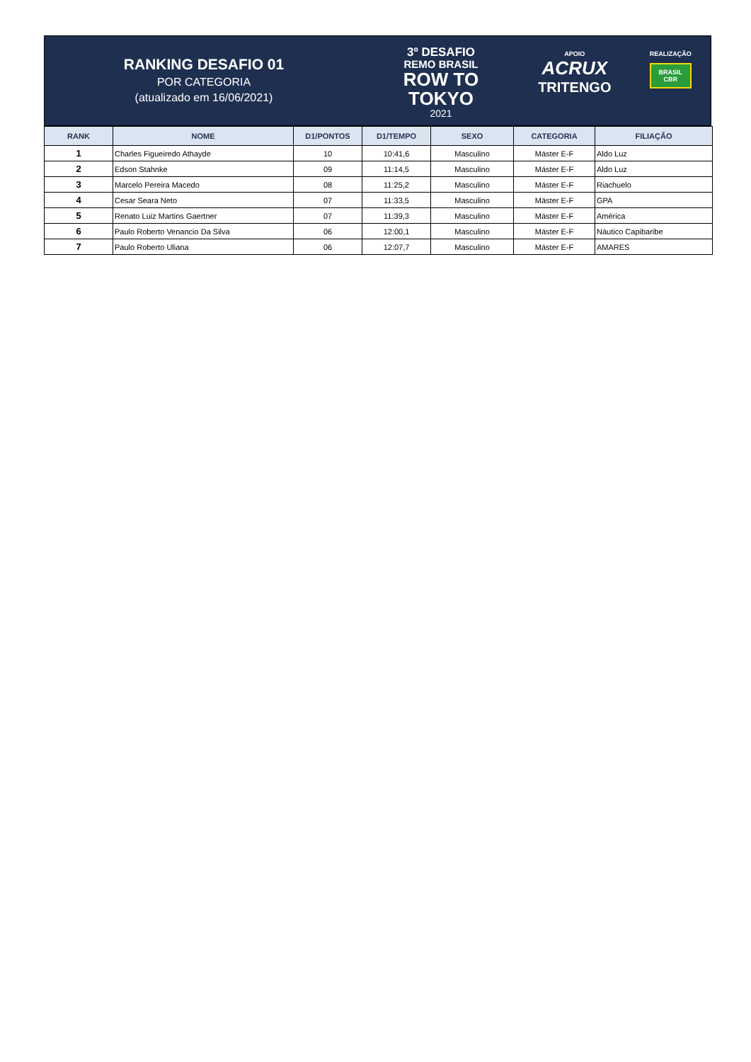RANKING DESAFIO 01
POR CATEGORIA
(atualizado em 16/06/2021)
3º DESAFIO
REMO BRASIL
ROW TO
TOKYO
2021
APOIO
ACRUX
TRITENGO
REALIZAÇÃO
BRASIL
CBR
| RANK | NOME | D1/PONTOS | D1/TEMPO | SEXO | CATEGORIA | FILIAÇÃO |
| --- | --- | --- | --- | --- | --- | --- |
| 1 | Charles Figueiredo Athayde | 10 | 10:41,6 | Masculino | Máster E-F | Aldo Luz |
| 2 | Edson Stahnke | 09 | 11:14,5 | Masculino | Máster E-F | Aldo Luz |
| 3 | Marcelo Pereira Macedo | 08 | 11:25,2 | Masculino | Máster E-F | Riachuelo |
| 4 | Cesar Seara Neto | 07 | 11:33,5 | Masculino | Máster E-F | GPA |
| 5 | Renato Luiz Martins Gaertner | 07 | 11:39,3 | Masculino | Máster E-F | América |
| 6 | Paulo Roberto Venancio Da Silva | 06 | 12:00,1 | Masculino | Máster E-F | Náutico Capibaribe |
| 7 | Paulo Roberto Uliana | 06 | 12:07,7 | Masculino | Máster E-F | AMARES |